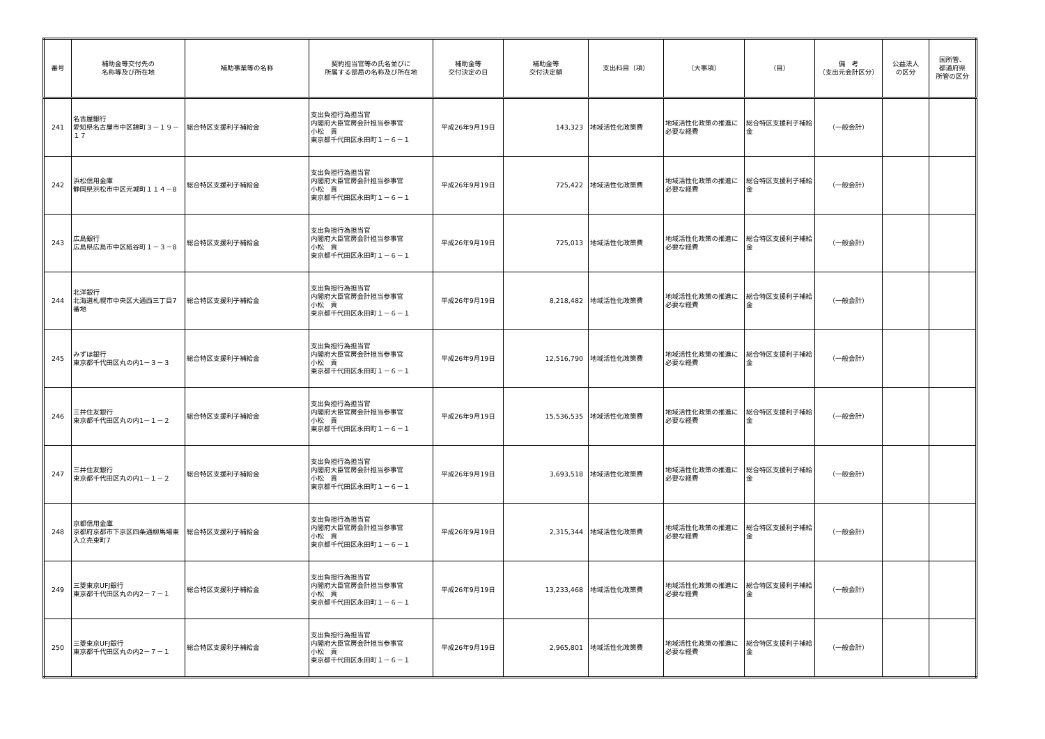| 番号 | 補助金等交付先の 名称等及び所在地 | 補助事業等の名称 | 契約担当官等の氏名並びに 所属する部局の名称及び所在地 | 補助金等 交付決定の日 | 補助金等 交付決定額 | 支出科目（項） | （大事項） | （目） | 備 考 （支出元会計区分） | 公益法人 の区分 | 国所管、 都道府県 所管の区分 |
| --- | --- | --- | --- | --- | --- | --- | --- | --- | --- | --- | --- |
| 241 | 名古屋銀行 愛知県名古屋市中区錦町３－１９－１７ | 総合特区支援利子補給金 | 支出負担行為担当官 内閣府大臣官房会計担当参事官 小松 貢 東京都千代田区永田町１－６－１ | 平成26年9月19日 | 143,323 | 地域活性化政策費 | 地域活性化政策の推進に必要な経費 | 総合特区支援利子補給金 | （一般会計） | | |
| 242 | 浜松信用金庫 静岡県浜松市中区元城町１１４－8 | 総合特区支援利子補給金 | 支出負担行為担当官 内閣府大臣官房会計担当参事官 小松 貢 東京都千代田区永田町１－６－１ | 平成26年9月19日 | 725,422 | 地域活性化政策費 | 地域活性化政策の推進に必要な経費 | 総合特区支援利子補給金 | （一般会計） | | |
| 243 | 広島銀行 広島県広島市中区紙谷町１－３－8 | 総合特区支援利子補給金 | 支出負担行為担当官 内閣府大臣官房会計担当参事官 小松 貢 東京都千代田区永田町１－６－１ | 平成26年9月19日 | 725,013 | 地域活性化政策費 | 地域活性化政策の推進に必要な経費 | 総合特区支援利子補給金 | （一般会計） | | |
| 244 | 北洋銀行 北海道札幌市中央区大通西三丁目7番地 | 総合特区支援利子補給金 | 支出負担行為担当官 内閣府大臣官房会計担当参事官 小松 貢 東京都千代田区永田町１－６－１ | 平成26年9月19日 | 8,218,482 | 地域活性化政策費 | 地域活性化政策の推進に必要な経費 | 総合特区支援利子補給金 | （一般会計） | | |
| 245 | みずほ銀行 東京都千代田区丸の内1－３－３ | 総合特区支援利子補給金 | 支出負担行為担当官 内閣府大臣官房会計担当参事官 小松 貢 東京都千代田区永田町１－６－１ | 平成26年9月19日 | 12,516,790 | 地域活性化政策費 | 地域活性化政策の推進に必要な経費 | 総合特区支援利子補給金 | （一般会計） | | |
| 246 | 三井住友銀行 東京都千代田区丸の内1－１－２ | 総合特区支援利子補給金 | 支出負担行為担当官 内閣府大臣官房会計担当参事官 小松 貢 東京都千代田区永田町１－６－１ | 平成26年9月19日 | 15,536,535 | 地域活性化政策費 | 地域活性化政策の推進に必要な経費 | 総合特区支援利子補給金 | （一般会計） | | |
| 247 | 三井住友銀行 東京都千代田区丸の内1－１－２ | 総合特区支援利子補給金 | 支出負担行為担当官 内閣府大臣官房会計担当参事官 小松 貢 東京都千代田区永田町１－６－１ | 平成26年9月19日 | 3,693,518 | 地域活性化政策費 | 地域活性化政策の推進に必要な経費 | 総合特区支援利子補給金 | （一般会計） | | |
| 248 | 京都信用金庫 京都府京都市下京区四条通柳馬場東入立売東町7 | 総合特区支援利子補給金 | 支出負担行為担当官 内閣府大臣官房会計担当参事官 小松 貢 東京都千代田区永田町１－６－１ | 平成26年9月19日 | 2,315,344 | 地域活性化政策費 | 地域活性化政策の推進に必要な経費 | 総合特区支援利子補給金 | （一般会計） | | |
| 249 | 三菱東京UFJ銀行 東京都千代田区丸の内2－７－１ | 総合特区支援利子補給金 | 支出負担行為担当官 内閣府大臣官房会計担当参事官 小松 貢 東京都千代田区永田町１－６－１ | 平成26年9月19日 | 13,233,468 | 地域活性化政策費 | 地域活性化政策の推進に必要な経費 | 総合特区支援利子補給金 | （一般会計） | | |
| 250 | 三菱東京UFJ銀行 東京都千代田区丸の内2－７－１ | 総合特区支援利子補給金 | 支出負担行為担当官 内閣府大臣官房会計担当参事官 小松 貢 東京都千代田区永田町１－６－１ | 平成26年9月19日 | 2,965,801 | 地域活性化政策費 | 地域活性化政策の推進に必要な経費 | 総合特区支援利子補給金 | （一般会計） | | |